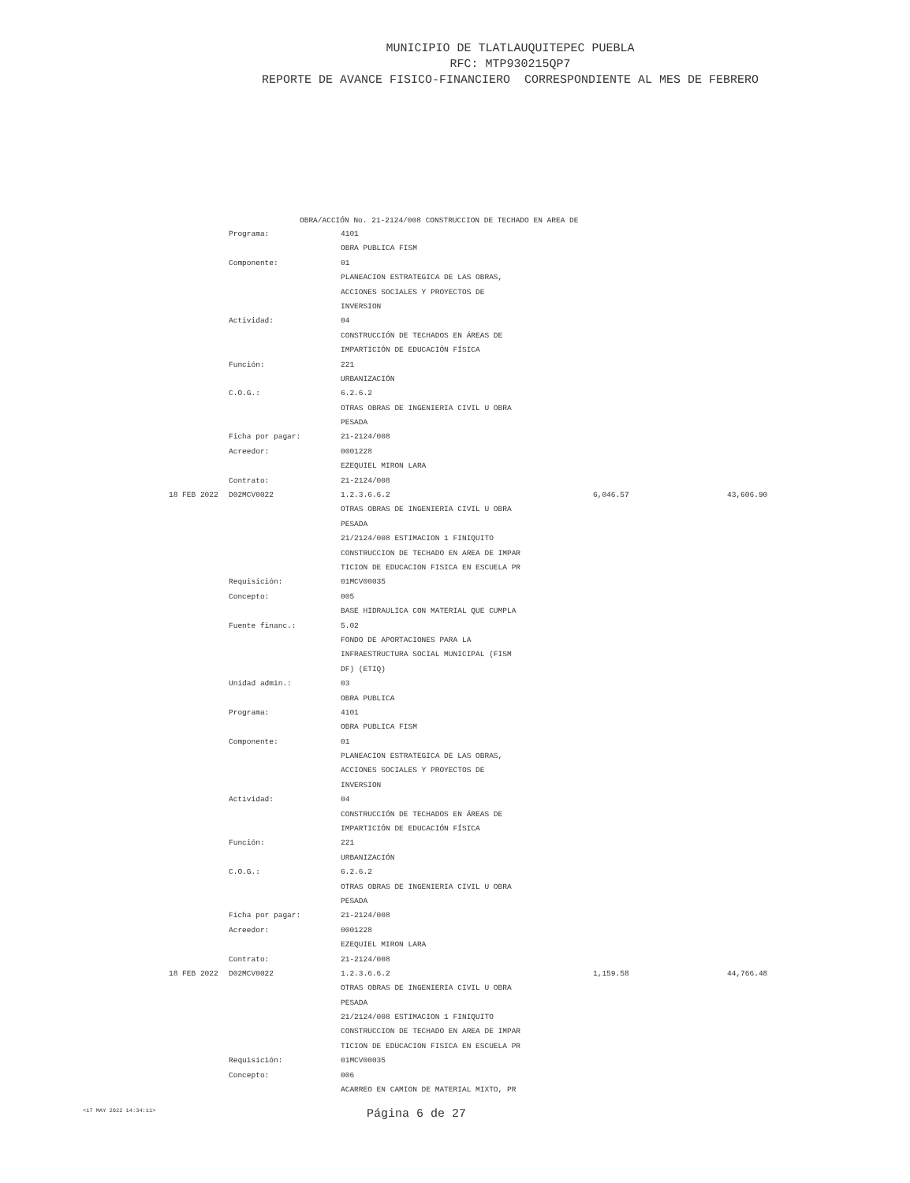MUNICIPIO DE TLATLAUQUITEPEC PUEBLA
RFC: MTP930215QP7
REPORTE DE AVANCE FISICO-FINANCIERO CORRESPONDIENTE AL MES DE FEBRERO
OBRA/ACCIÓN No. 21-2124/008 CONSTRUCCION DE TECHADO EN AREA DE
| | Programa: | 4101 | | |
| | | OBRA PUBLICA FISM | | |
| | Componente: | 01 | | |
| | | PLANEACION ESTRATEGICA DE LAS OBRAS, | | |
| | | ACCIONES SOCIALES Y PROYECTOS DE | | |
| | | INVERSION | | |
| | Actividad: | 04 | | |
| | | CONSTRUCCIÓN DE TECHADOS EN ÁREAS DE | | |
| | | IMPARTICIÓN DE EDUCACIÓN FÍSICA | | |
| | Función: | 221 | | |
| | | URBANIZACIÓN | | |
| | C.O.G.: | 6.2.6.2 | | |
| | | OTRAS OBRAS DE INGENIERIA CIVIL U OBRA | | |
| | | PESADA | | |
| | Ficha por pagar: | 21-2124/008 | | |
| | Acreedor: | 0001228 | | |
| | | EZEQUIEL MIRON LARA | | |
| | Contrato: | 21-2124/008 | | |
| 18 FEB 2022 | D02MCV0022 | 1.2.3.6.6.2 | 6,046.57 | 43,606.90 |
| | | OTRAS OBRAS DE INGENIERIA CIVIL U OBRA | | |
| | | PESADA | | |
| | | 21/2124/008 ESTIMACION 1 FINIQUITO | | |
| | | CONSTRUCCION DE TECHADO EN AREA DE IMPAR | | |
| | | TICION DE EDUCACION FISICA EN ESCUELA PR | | |
| | Requisición: | 01MCV00035 | | |
| | Concepto: | 005 | | |
| | | BASE HIDRAULICA CON MATERIAL QUE CUMPLA | | |
| | Fuente financ.: | 5.02 | | |
| | | FONDO DE APORTACIONES PARA LA | | |
| | | INFRAESTRUCTURA SOCIAL MUNICIPAL (FISM | | |
| | | DF) (ETIQ) | | |
| | Unidad admin.: | 03 | | |
| | | OBRA PUBLICA | | |
| | Programa: | 4101 | | |
| | | OBRA PUBLICA FISM | | |
| | Componente: | 01 | | |
| | | PLANEACION ESTRATEGICA DE LAS OBRAS, | | |
| | | ACCIONES SOCIALES Y PROYECTOS DE | | |
| | | INVERSION | | |
| | Actividad: | 04 | | |
| | | CONSTRUCCIÓN DE TECHADOS EN ÁREAS DE | | |
| | | IMPARTICIÓN DE EDUCACIÓN FÍSICA | | |
| | Función: | 221 | | |
| | | URBANIZACIÓN | | |
| | C.O.G.: | 6.2.6.2 | | |
| | | OTRAS OBRAS DE INGENIERIA CIVIL U OBRA | | |
| | | PESADA | | |
| | Ficha por pagar: | 21-2124/008 | | |
| | Acreedor: | 0001228 | | |
| | | EZEQUIEL MIRON LARA | | |
| | Contrato: | 21-2124/008 | | |
| 18 FEB 2022 | D02MCV0022 | 1.2.3.6.6.2 | 1,159.58 | 44,766.48 |
| | | OTRAS OBRAS DE INGENIERIA CIVIL U OBRA | | |
| | | PESADA | | |
| | | 21/2124/008 ESTIMACION 1 FINIQUITO | | |
| | | CONSTRUCCION DE TECHADO EN AREA DE IMPAR | | |
| | | TICION DE EDUCACION FISICA EN ESCUELA PR | | |
| | Requisición: | 01MCV00035 | | |
| | Concepto: | 006 | | |
| | | ACARREO EN CAMION DE MATERIAL MIXTO, PR | | |
<17 MAY 2022 14:34:11>
Página 6 de 27